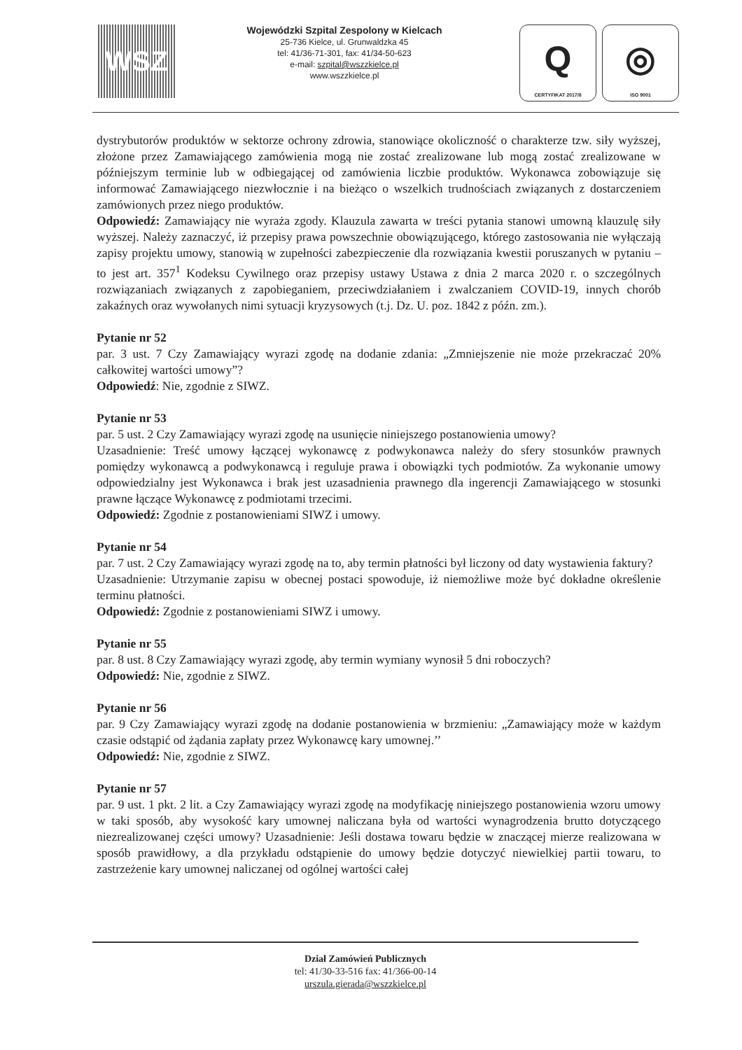WSZ
Wojewódzki Szpital Zespolony w Kielcach
25-736 Kielce, ul. Grunwaldzka 45
tel: 41/36-71-301, fax: 41/34-50-623
e-mail: szpital@wszzkielce.pl
www.wszzkielce.pl
Q
CERTYFIKAT 2017/8
◎
ISO 9001
dystrybutorów produktów w sektorze ochrony zdrowia, stanowiące okoliczność o charakterze tzw. siły wyższej, złożone przez Zamawiającego zamówienia mogą nie zostać zrealizowane lub mogą zostać zrealizowane w późniejszym terminie lub w odbiegającej od zamówienia liczbie produktów. Wykonawca zobowiązuje się informować Zamawiającego niezwłocznie i na bieżąco o wszelkich trudnościach związanych z dostarczeniem zamówionych przez niego produktów.
Odpowiedź: Zamawiający nie wyraża zgody. Klauzula zawarta w treści pytania stanowi umowną klauzulę siły wyższej. Należy zaznaczyć, iż przepisy prawa powszechnie obowiązującego, którego zastosowania nie wyłączają zapisy projektu umowy, stanowią w zupełności zabezpieczenie dla rozwiązania kwestii poruszanych w pytaniu – to jest art. 357<sup>1</sup> Kodeksu Cywilnego oraz przepisy ustawy Ustawa z dnia 2 marca 2020 r. o szczególnych rozwiązaniach związanych z zapobieganiem, przeciwdziałaniem i zwalczaniem COVID-19, innych chorób zakaźnych oraz wywołanych nimi sytuacji kryzysowych (t.j. Dz. U. poz. 1842 z późn. zm.).
Pytanie nr 52
par. 3 ust. 7 Czy Zamawiający wyrazi zgodę na dodanie zdania: „Zmniejszenie nie może przekraczać 20% całkowitej wartości umowy”?
Odpowiedź: Nie, zgodnie z SIWZ.
Pytanie nr 53
par. 5 ust. 2 Czy Zamawiający wyrazi zgodę na usunięcie niniejszego postanowienia umowy?
Uzasadnienie: Treść umowy łączącej wykonawcę z podwykonawca należy do sfery stosunków prawnych pomiędzy wykonawcą a podwykonawcą i reguluje prawa i obowiązki tych podmiotów. Za wykonanie umowy odpowiedzialny jest Wykonawca i brak jest uzasadnienia prawnego dla ingerencji Zamawiającego w stosunki prawne łączące Wykonawcę z podmiotami trzecimi.
Odpowiedź: Zgodnie z postanowieniami SIWZ i umowy.
Pytanie nr 54
par. 7 ust. 2 Czy Zamawiający wyrazi zgodę na to, aby termin płatności był liczony od daty wystawienia faktury?
Uzasadnienie: Utrzymanie zapisu w obecnej postaci spowoduje, iż niemożliwe może być dokładne określenie terminu płatności.
Odpowiedź: Zgodnie z postanowieniami SIWZ i umowy.
Pytanie nr 55
par. 8 ust. 8 Czy Zamawiający wyrazi zgodę, aby termin wymiany wynosił 5 dni roboczych?
Odpowiedź: Nie, zgodnie z SIWZ.
Pytanie nr 56
par. 9 Czy Zamawiający wyrazi zgodę na dodanie postanowienia w brzmieniu: „Zamawiający może w każdym czasie odstąpić od żądania zapłaty przez Wykonawcę kary umownej.’’
Odpowiedź: Nie, zgodnie z SIWZ.
Pytanie nr 57
par. 9 ust. 1 pkt. 2 lit. a Czy Zamawiający wyrazi zgodę na modyfikację niniejszego postanowienia wzoru umowy w taki sposób, aby wysokość kary umownej naliczana była od wartości wynagrodzenia brutto dotyczącego niezrealizowanej części umowy? Uzasadnienie: Jeśli dostawa towaru będzie w znaczącej mierze realizowana w sposób prawidłowy, a dla przykładu odstąpienie do umowy będzie dotyczyć niewielkiej partii towaru, to zastrzeżenie kary umownej naliczanej od ogólnej wartości całej
Dział Zamówień Publicznych
tel: 41/30-33-516 fax: 41/366-00-14
urszula.gierada@wszzkielce.pl